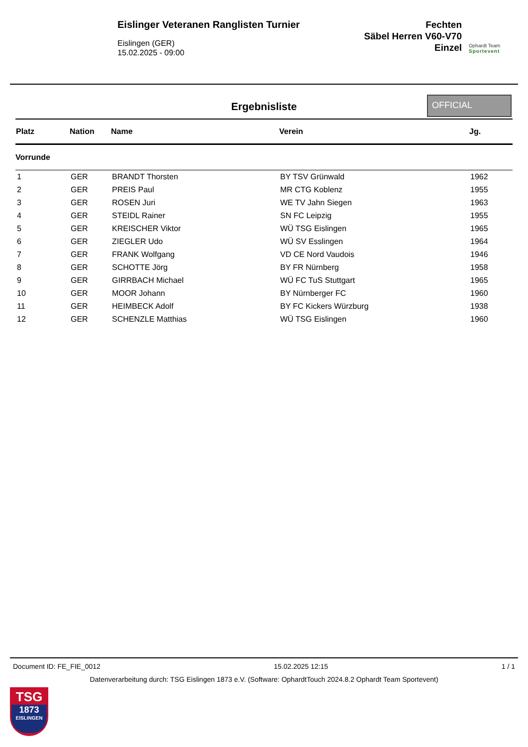Eislinger Veteranen Ranglisten Turnier
Eislingen (GER)
15.02.2025 - 09:00
Fechten
Säbel Herren V60-V70
Einzel
Ophardt Team
Sportevent
Ergebnisliste
OFFICIAL
| Platz | Nation | Name | Verein | Jg. |
| --- | --- | --- | --- | --- |
| Vorrunde | | | | |
| 1 | GER | BRANDT Thorsten | BY TSV Grünwald | 1962 |
| 2 | GER | PREIS Paul | MR CTG Koblenz | 1955 |
| 3 | GER | ROSEN Juri | WE TV Jahn Siegen | 1963 |
| 4 | GER | STEIDL Rainer | SN FC Leipzig | 1955 |
| 5 | GER | KREISCHER Viktor | WÜ TSG Eislingen | 1965 |
| 6 | GER | ZIEGLER Udo | WÜ SV Esslingen | 1964 |
| 7 | GER | FRANK Wolfgang | VD CE Nord Vaudois | 1946 |
| 8 | GER | SCHOTTE Jörg | BY FR Nürnberg | 1958 |
| 9 | GER | GIRRBACH Michael | WÜ FC TuS Stuttgart | 1965 |
| 10 | GER | MOOR Johann | BY Nürnberger FC | 1960 |
| 11 | GER | HEIMBECK Adolf | BY FC Kickers Würzburg | 1938 |
| 12 | GER | SCHENZLE Matthias | WÜ TSG Eislingen | 1960 |
Document ID: FE_FIE_0012 15.02.2025 12:15 1 / 1
Datenverarbeitung durch: TSG Eislingen 1873 e.V. (Software: OphardtTouch 2024.8.2 Ophardt Team Sportevent)
TSG
1873
EISLINGEN